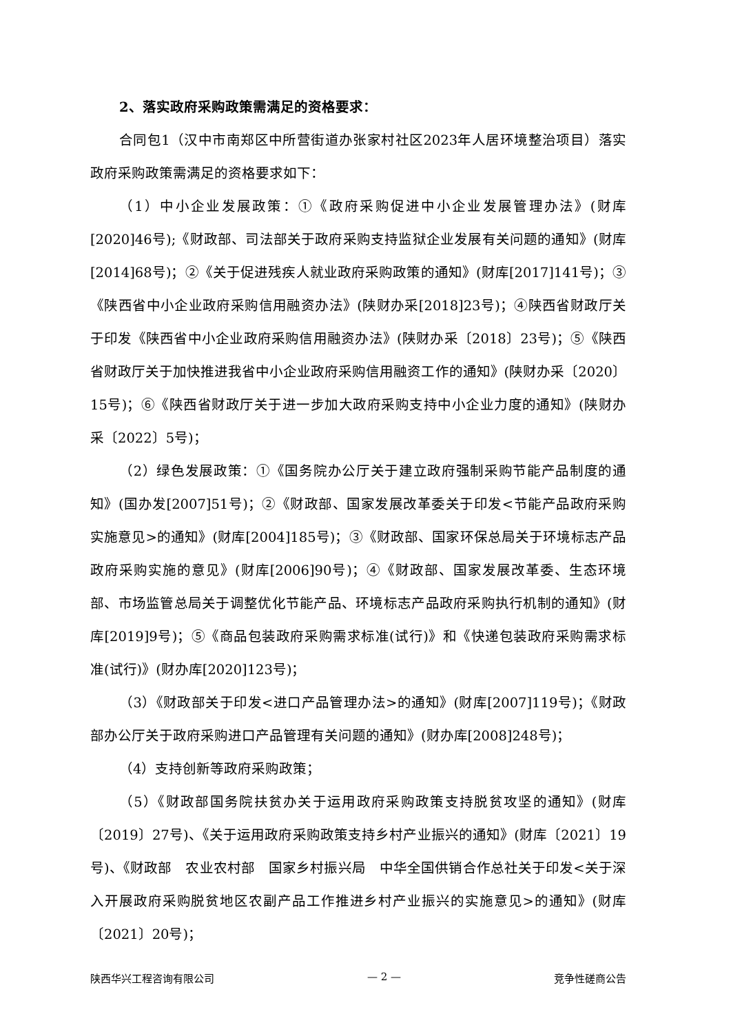2、落实政府采购政策需满足的资格要求：
合同包1（汉中市南郑区中所营街道办张家村社区2023年人居环境整治项目）落实政府采购政策需满足的资格要求如下：
（1）中小企业发展政策：①《政府采购促进中小企业发展管理办法》(财库[2020]46号);《财政部、司法部关于政府采购支持监狱企业发展有关问题的通知》(财库[2014]68号)；②《关于促进残疾人就业政府采购政策的通知》(财库[2017]141号)；③《陕西省中小企业政府采购信用融资办法》(陕财办采[2018]23号)；④陕西省财政厅关于印发《陕西省中小企业政府采购信用融资办法》(陕财办采〔2018〕23号)；⑤《陕西省财政厅关于加快推进我省中小企业政府采购信用融资工作的通知》(陕财办采〔2020〕15号)；⑥《陕西省财政厅关于进一步加大政府采购支持中小企业力度的通知》(陕财办采〔2022〕5号)；
（2）绿色发展政策：①《国务院办公厅关于建立政府强制采购节能产品制度的通知》(国办发[2007]51号)；②《财政部、国家发展改革委关于印发<节能产品政府采购实施意见>的通知》(财库[2004]185号)；③《财政部、国家环保总局关于环境标志产品政府采购实施的意见》(财库[2006]90号)；④《财政部、国家发展改革委、生态环境部、市场监管总局关于调整优化节能产品、环境标志产品政府采购执行机制的通知》(财库[2019]9号)；⑤《商品包装政府采购需求标准(试行)》和《快递包装政府采购需求标准(试行)》(财办库[2020]123号)；
（3）《财政部关于印发<进口产品管理办法>的通知》(财库[2007]119号)；《财政部办公厅关于政府采购进口产品管理有关问题的通知》(财办库[2008]248号)；
（4）支持创新等政府采购政策；
（5）《财政部国务院扶贫办关于运用政府采购政策支持脱贫攻坚的通知》(财库〔2019〕27号)、《关于运用政府采购政策支持乡村产业振兴的通知》(财库〔2021〕19号)、《财政部　农业农村部　国家乡村振兴局　中华全国供销合作总社关于印发<关于深入开展政府采购脱贫地区农副产品工作推进乡村产业振兴的实施意见>的通知》(财库〔2021〕20号)；
陕西华兴工程咨询有限公司 — 2 — 竞争性磋商公告